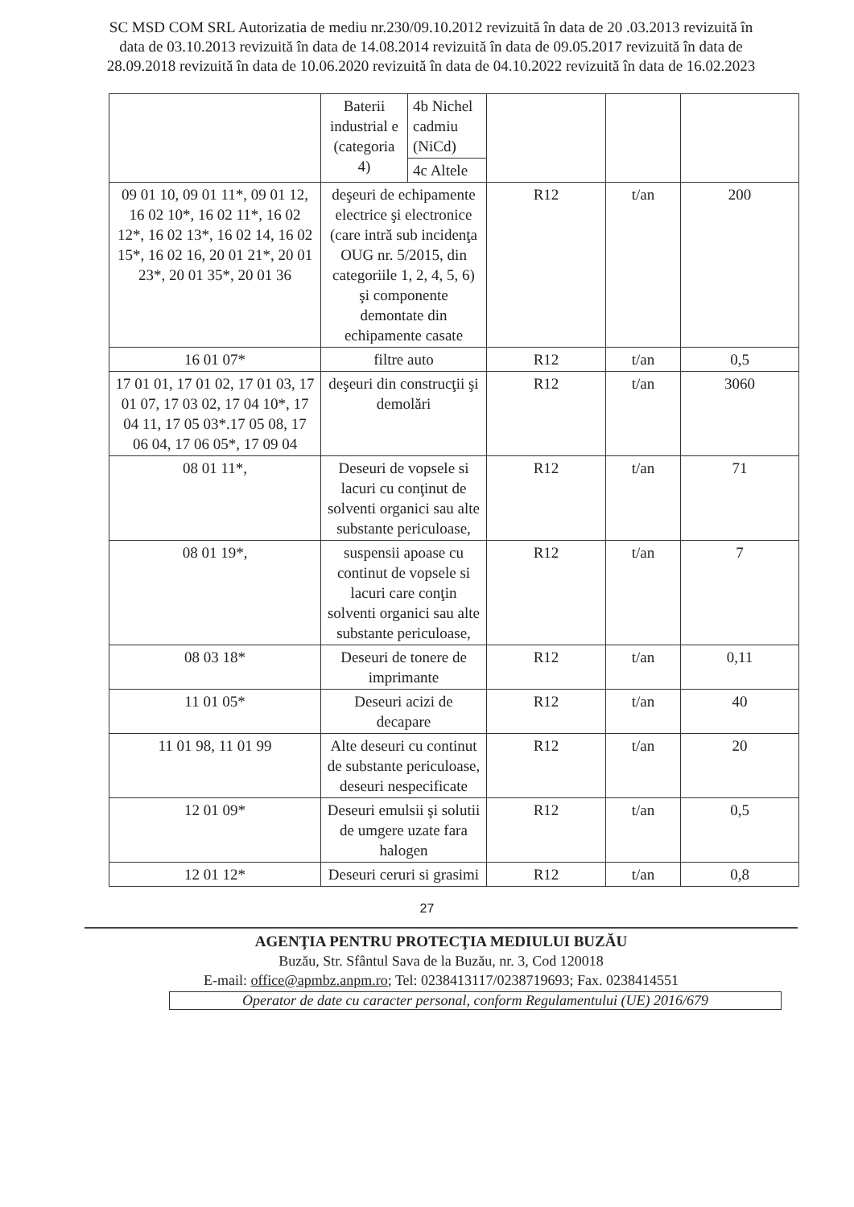SC MSD COM SRL Autorizatia de mediu nr.230/09.10.2012 revizuită în data de 20 .03.2013 revizuită în data de 03.10.2013 revizuită în data de 14.08.2014 revizuită în data de 09.05.2017 revizuită în data de 28.09.2018 revizuită în data de 10.06.2020 revizuită în data de 04.10.2022 revizuită în data de 16.02.2023
| | Baterii industrial e (categoria 4) | 4b Nichel cadmiu (NiCd) | | | |
| | | 4c Altele | | | |
| 09 01 10, 09 01 11*, 09 01 12, 16 02 10*, 16 02 11*, 16 02 12*, 16 02 13*, 16 02 14, 16 02 15*, 16 02 16, 20 01 21*, 20 01 23*, 20 01 35*, 20 01 36 | deşeuri de echipamente electrice şi electronice (care intră sub incidenţa OUG nr. 5/2015, din categoriile 1, 2, 4, 5, 6) şi componente demontate din echipamente casate | | R12 | t/an | 200 |
| 16 01 07* | filtre auto | | R12 | t/an | 0,5 |
| 17 01 01, 17 01 02, 17 01 03, 17 01 07, 17 03 02, 17 04 10*, 17 04 11, 17 05 03*.17 05 08, 17 06 04, 17 06 05*, 17 09 04 | deşeuri din construcţii şi demolări | | R12 | t/an | 3060 |
| 08 01 11*, | Deseuri de vopsele si lacuri cu conţinut de solventi organici sau alte substante periculoase, | | R12 | t/an | 71 |
| 08 01 19*, | suspensii apoase cu continut de vopsele si lacuri care conţin solventi organici sau alte substante periculoase, | | R12 | t/an | 7 |
| 08 03 18* | Deseuri de tonere de imprimante | | R12 | t/an | 0,11 |
| 11 01 05* | Deseuri acizi de decapare | | R12 | t/an | 40 |
| 11 01 98, 11 01 99 | Alte deseuri cu continut de substante periculoase, deseuri nespecificate | | R12 | t/an | 20 |
| 12 01 09* | Deseuri emulsii şi solutii de umgere uzate fara halogen | | R12 | t/an | 0,5 |
| 12 01 12* | Deseuri ceruri si grasimi | | R12 | t/an | 0,8 |
27
AGENŢIA PENTRU PROTECŢIA MEDIULUI BUZĂU
Buzău, Str. Sfântul Sava de la Buzău, nr. 3, Cod 120018
E-mail: office@apmbz.anpm.ro; Tel: 0238413117/0238719693; Fax. 0238414551
Operator de date cu caracter personal, conform Regulamentului (UE) 2016/679